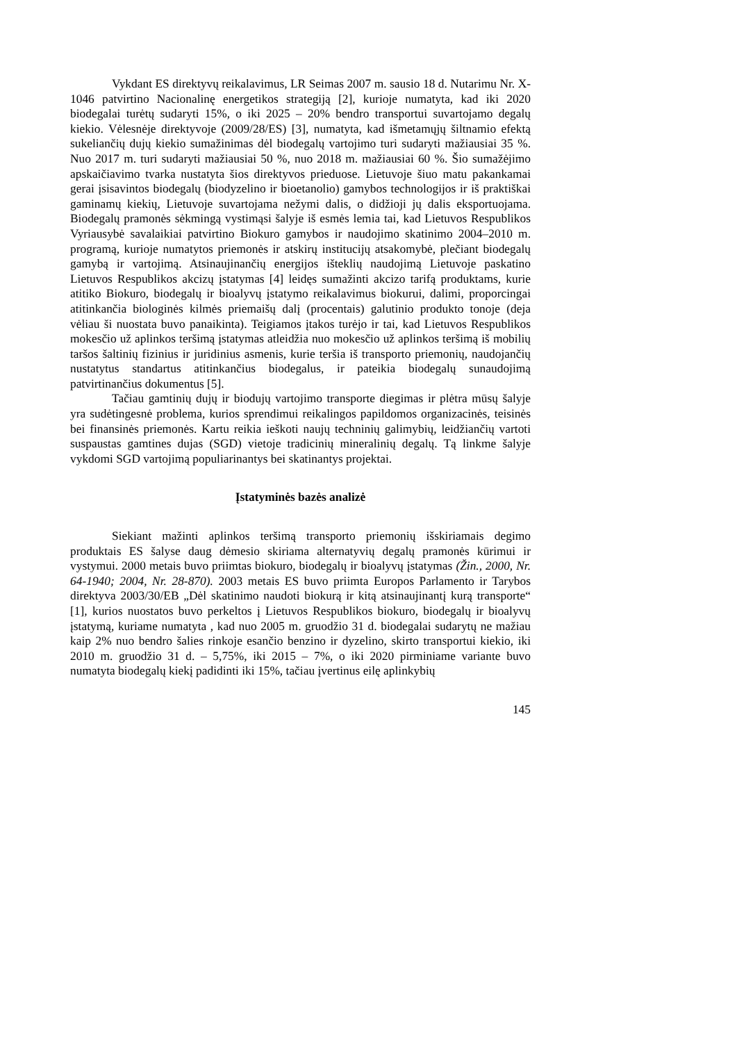Vykdant ES direktyvų reikalavimus, LR Seimas 2007 m. sausio 18 d. Nutarimu Nr. X-1046 patvirtino Nacionalinę energetikos strategiją [2], kurioje numatyta, kad iki 2020 biodegalai turėtų sudaryti 15%, o iki 2025 – 20% bendro transportui suvartojamo degalų kiekio. Vėlesnėje direktyvoje (2009/28/ES) [3], numatyta, kad išmetamųjų šiltnamio efektą sukeliančių dujų kiekio sumažinimas dėl biodegalų vartojimo turi sudaryti mažiausiai 35 %. Nuo 2017 m. turi sudaryti mažiausiai 50 %, nuo 2018 m. mažiausiai 60 %. Šio sumažėjimo apskaičiavimo tvarka nustatyta šios direktyvos prieduose. Lietuvoje šiuo matu pakankamai gerai įsisavintos biodegalų (biodyzelino ir bioetanolio) gamybos technologijos ir iš praktiškai gaminamų kiekių, Lietuvoje suvartojama nežymi dalis, o didžioji jų dalis eksportuojama. Biodegalų pramonės sėkmingą vystimąsi šalyje iš esmės lemia tai, kad Lietuvos Respublikos Vyriausybė savalaikiai patvirtino Biokuro gamybos ir naudojimo skatinimo 2004–2010 m. programą, kurioje numatytos priemonės ir atskirų institucijų atsakomybė, plečiant biodegalų gamybą ir vartojimą. Atsinaujinančių energijos išteklių naudojimą Lietuvoje paskatino Lietuvos Respublikos akcizų įstatymas [4] leidęs sumažinti akcizo tarifą produktams, kurie atitiko Biokuro, biodegalų ir bioalyvų įstatymo reikalavimus biokurui, dalimi, proporcingai atitinkančia biologinės kilmės priemaišų dalį (procentais) galutinio produkto tonoje (deja vėliau ši nuostata buvo panaikinta). Teigiamos įtakos turėjo ir tai, kad Lietuvos Respublikos mokesčio už aplinkos teršimą įstatymas atleidžia nuo mokesčio už aplinkos teršimą iš mobilių taršos šaltinių fizinius ir juridinius asmenis, kurie teršia iš transporto priemonių, naudojančių nustatytus standartus atitinkančius biodegalus, ir pateikia biodegalų sunaudojimą patvirtinančius dokumentus [5].
Tačiau gamtinių dujų ir biodujų vartojimo transporte diegimas ir plėtra mūsų šalyje yra sudėtingesnė problema, kurios sprendimui reikalingos papildomos organizacinės, teisinės bei finansinės priemonės. Kartu reikia ieškoti naujų techninių galimybių, leidžiančių vartoti suspaustas gamtines dujas (SGD) vietoje tradicinių mineralinių degalų. Tą linkme šalyje vykdomi SGD vartojimą populiarinantys bei skatinantys projektai.
Įstatyminės bazės analizė
Siekiant mažinti aplinkos teršimą transporto priemonių išskiriamais degimo produktais ES šalyse daug dėmesio skiriama alternatyvių degalų pramonės kūrimui ir vystymui. 2000 metais buvo priimtas biokuro, biodegalų ir bioalyvų įstatymas (Žin., 2000, Nr. 64-1940; 2004, Nr. 28-870). 2003 metais ES buvo priimta Europos Parlamento ir Tarybos direktyva 2003/30/EB „Dėl skatinimo naudoti biokurą ir kitą atsinaujinantį kurą transporte“ [1], kurios nuostatos buvo perkeltos į Lietuvos Respublikos biokuro, biodegalų ir bioalyvų įstatymą, kuriame numatyta , kad nuo 2005 m. gruodžio 31 d. biodegalai sudarytų ne mažiau kaip 2% nuo bendro šalies rinkoje esančio benzino ir dyzelino, skirto transportui kiekio, iki 2010 m. gruodžio 31 d. – 5,75%, iki 2015 – 7%, o iki 2020 pirminiame variante buvo numatyta biodegalų kiekį padidinti iki 15%, tačiau įvertinus eilę aplinkybių
145